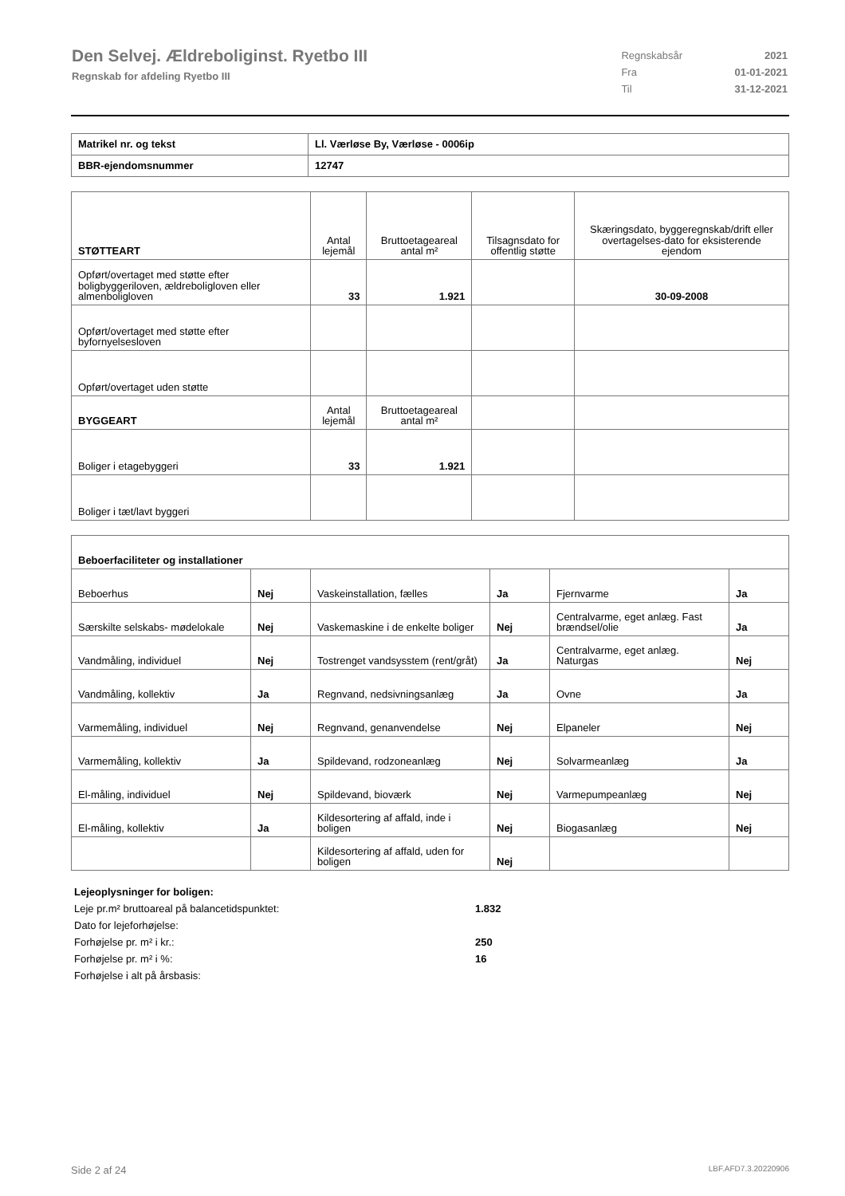Den Selvej. Ældreboliginst. Ryetbo III
Regnskab for afdeling Ryetbo III
| Regnskabsår | 2021 |
| Fra | 01-01-2021 |
| Til | 31-12-2021 |
| Matrikel nr. og tekst | Ll. Værløse By, Værløse - 0006ip |
| BBR-ejendomsnummer | 12747 |
| STØTTEART | Antal lejemål | Bruttoetageareal antal m² | Tilsagnsdato for offentlig støtte | Skæringsdato, byggeregnskab/drift eller overtagelses-dato for eksisterende ejendom |
| --- | --- | --- | --- | --- |
| Opført/overtaget med støtte efter boligbyggeriloven, ældreboligloven eller almenboligloven | 33 | 1.921 | | 30-09-2008 |
| Opført/overtaget med støtte efter byfornyelsesloven | | | | |
| Opført/overtaget uden støtte | | | | |
| BYGGEART | Antal lejemål | Bruttoetageareal antal m² | | |
| Boliger i etagebyggeri | 33 | 1.921 | | |
| Boliger i tæt/lavt byggeri | | | | |
| Beboerfaciliteter og installationer | | | | | |
| Beboerhus | Nej | Vaskeinstallation, fælles | Ja | Fjernvarme | Ja |
| Særskilte selskabs- mødelokale | Nej | Vaskemaskine i de enkelte boliger | Nej | Centralvarme, eget anlæg. Fast brændsel/olie | Ja |
| Vandmåling, individuel | Nej | Tostrenget vandsysstem (rent/gråt) | Ja | Centralvarme, eget anlæg. Naturgas | Nej |
| Vandmåling, kollektiv | Ja | Regnvand, nedsivningsanlæg | Ja | Ovne | Ja |
| Varmemåling, individuel | Nej | Regnvand, genanvendelse | Nej | Elpaneler | Nej |
| Varmemåling, kollektiv | Ja | Spildevand, rodzoneanlæg | Nej | Solvarmeanlæg | Ja |
| El-måling, individuel | Nej | Spildevand, bioværk | Nej | Varmepumpeanlæg | Nej |
| El-måling, kollektiv | Ja | Kildesortering af affald, inde i boligen | Nej | Biogasanlæg | Nej |
| | | Kildesortering af affald, uden for boligen | Nej | | |
| Lejeoplysninger for boligen: | |
| Leje pr.m² bruttoareal på balancetidspunktet: | 1.832 |
| Dato for lejeforhøjelse: | |
| Forhøjelse pr. m² i kr.: | 250 |
| Forhøjelse pr. m² i %: | 16 |
| Forhøjelse i alt på årsbasis: | |
Side 2 af 24 LBF.AFD7.3.20220906